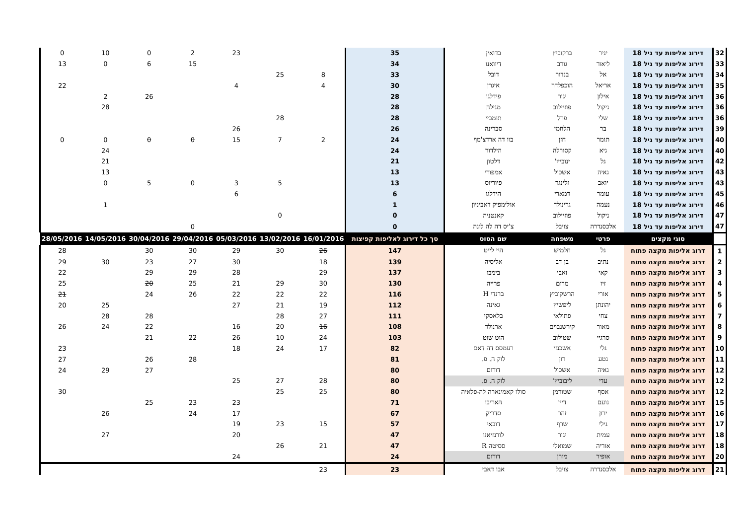| 32 | דירוג אליפות עד גיל 18 | יניר | ברקוביץ | בדואין | 35 | | | 23 | 2 | 0 | 10 | 0 |
| 33 | דירוג אליפות עד גיל 18 | ליאור | גורב | דיוואנו | 34 | | | | 15 | 6 | 0 | 13 |
| 34 | דירוג אליפות עד גיל 18 | אל | בנדור | דובל | 33 | 8 | 25 | | | | | |
| 35 | דירוג אליפות עד גיל 18 | אריאל | הוכפלדר | איגרן | 30 | 4 | | 4 | | | | 22 |
| 36 | דירוג אליפות עד גיל 18 | אילון | יגור | פידלגו | 28 | | | | | 26 | 2 | |
| 36 | דירוג אליפות עד גיל 18 | ניקול | פוזיילוב | מנילה | 28 | | | | | | 28 | |
| 36 | דירוג אליפות עד גיל 18 | שלי | פרל | תומביי | 28 | | 28 | | | | | |
| 39 | דירוג אליפות עד גיל 18 | בר | הלחמי | סברינה | 26 | | | 26 | | | | |
| 40 | דירוג אליפות עד גיל 18 | תומר | חזן | בוו דה ארדצ'מף | 24 | 2 | 7 | 15 | 0 | 0 | 0 | 0 |
| 40 | דירוג אליפות עד גיל 18 | גיא | קסורלה | הילדור | 24 | | | | | | 24 | |
| 42 | דירוג אליפות עד גיל 18 | גל | ינוביץ' | דלטון | 21 | | | | | | 21 | |
| 43 | דירוג אליפות עד גיל 18 | גאיה | אשכול | אמפורי | 13 | | | | | | 13 | |
| 43 | דירוג אליפות עד גיל 18 | יואב | זלינגר | פיוריוס | 13 | | 5 | 3 | 0 | 5 | 0 | |
| 45 | דירוג אליפות עד גיל 18 | עומר | דמארי | הידלגו | 6 | | | 6 | | | | |
| 46 | דירוג אליפות עד גיל 18 | נעמה | גרינולד | אולימפיק דאביניון | 1 | | | | | | 1 | |
| 47 | דירוג אליפות עד גיל 18 | ניקול | פוזיילוב | קאנטניה | 0 | | 0 | | | | | |
| 47 | דירוג אליפות עד גיל 18 | אלכסנדרה | צויבל | צ'יס דה לה לונה | 0 | | | | 0 | | | |
| | סוגי מקצים | פרטי | משפחה | שם הסוס | סך כל דירוג לאליפות קפיצות | 16/01/2016 | 13/02/2016 | 05/03/2016 | 29/04/2016 | 30/04/2016 | 14/05/2016 | 28/05/2016 |
| 1 | דרוג אליפות מקצה פתוח | גל | חלמיש | היי לייט | 147 | 26 | 30 | 29 | 30 | 30 | | 28 |
| 2 | דרוג אליפות מקצה פתוח | נתיב | בן דב | אליסיה | 139 | 18 | | 30 | 27 | 23 | 30 | 29 |
| 3 | דרוג אליפות מקצה פתוח | קאי | זאבי | בימבו | 137 | 29 | | 28 | 29 | 29 | | 22 |
| 4 | דרוג אליפות מקצה פתוח | זיו | מרום | פרייה | 130 | 30 | 29 | 21 | 25 | 20 | | 25 |
| 5 | דרוג אליפות מקצה פתוח | אורי | הרשקוביץ | ברנדי H | 116 | 22 | 22 | 22 | 26 | 24 | | 21 |
| 6 | דרוג אליפות מקצה פתוח | יהונתן | ליפשיץ | גאינה | 112 | 19 | 21 | 27 | | | 25 | 20 |
| 7 | דרוג אליפות מקצה פתוח | צחי | פתולאי | בלאסקי | 111 | 27 | 28 | | | 28 | 28 | |
| 8 | דרוג אליפות מקצה פתוח | מאור | קירשנבוים | ארנולד | 108 | 16 | 20 | 16 | | 22 | 24 | 26 |
| 9 | דרוג אליפות מקצה פתוח | סרגיי | שטילוב | הוט שוט | 103 | 24 | 10 | 26 | 22 | 21 | | |
| 10 | דרוג אליפות מקצה פתוח | גלי | אשכנזי | רעמסס דה דאם | 82 | 17 | 24 | 18 | | | | 23 |
| 11 | דרוג אליפות מקצה פתוח | נטע | רון | לוק ה. פ. | 81 | | | | 28 | 26 | | 27 |
| 12 | דרוג אליפות מקצה פתוח | גאיה | אשכול | דורום | 80 | | | | | 27 | 29 | 24 |
| 12 | דרוג אליפות מקצה פתוח | עדי | ליבוביץ' | לוק ה. פ. | 80 | 28 | 27 | 25 | | | | |
| 12 | דרוג אליפות מקצה פתוח | אסף | שטורמן | סולו קאמינארה לה-פלאיה | 80 | 25 | 25 | | | | | 30 |
| 15 | דרוג אליפות מקצה פתוח | נועם | דיין | האריבו | 71 | | | 23 | 23 | 25 | | |
| 16 | דרוג אליפות מקצה פתוח | ירון | זהר | סדריק | 67 | | | 17 | 24 | | 26 | |
| 17 | דרוג אליפות מקצה פתוח | גילי | שרף | דובאי | 57 | 15 | 23 | 19 | | | | |
| 18 | דרוג אליפות מקצה פתוח | עמית | יגור | לורנזיאנו | 47 | | | 20 | | | 27 | |
| 18 | דרוג אליפות מקצה פתוח | אוריה | שמואלי | ססיטה R | 47 | 21 | 26 | | | | | |
| 20 | דרוג אליפות מקצה פתוח | אופיר | מורן | דורום | 24 | | | 24 | | | | |
| 21 | דרוג אליפות מקצה פתוח | אלכסנדרה | צויבל | אבו דאבי | 23 | 23 | | | | | | |